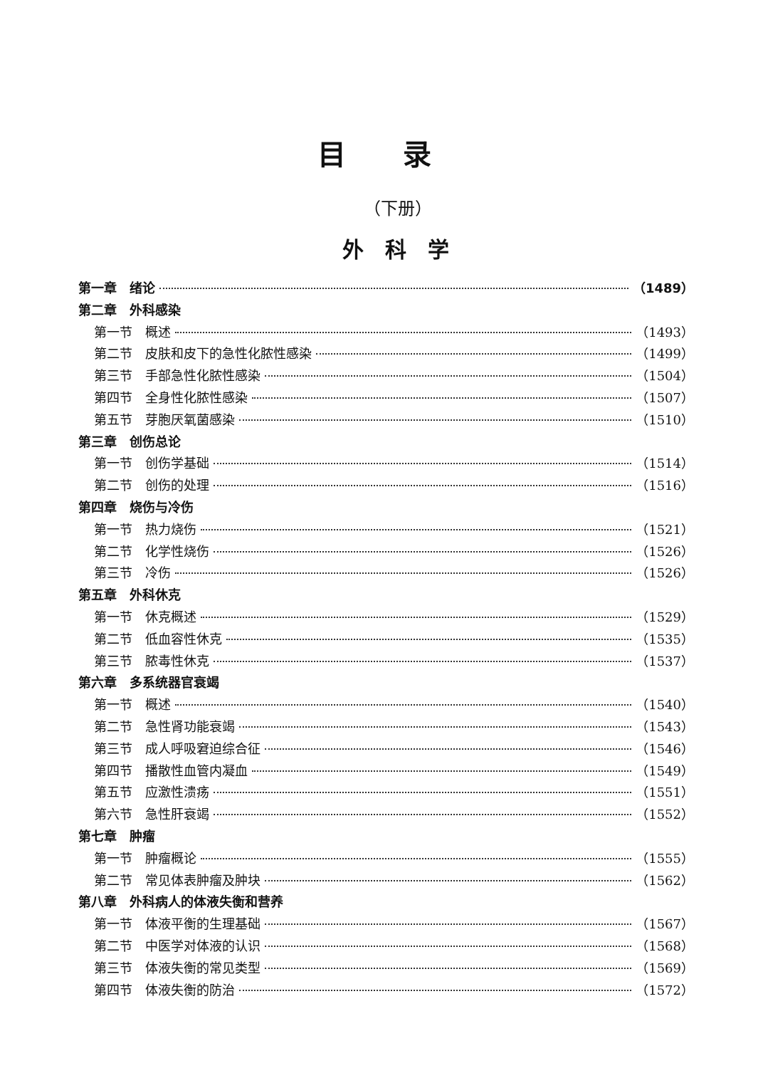目录
（下册）
外科学
第一章　绪论 （1489）
第二章　外科感染
第一节　概述 （1493）
第二节　皮肤和皮下的急性化脓性感染 （1499）
第三节　手部急性化脓性感染 （1504）
第四节　全身性化脓性感染 （1507）
第五节　芽胞厌氧菌感染 （1510）
第三章　创伤总论
第一节　创伤学基础 （1514）
第二节　创伤的处理 （1516）
第四章　烧伤与冷伤
第一节　热力烧伤 （1521）
第二节　化学性烧伤 （1526）
第三节　冷伤 （1526）
第五章　外科休克
第一节　休克概述 （1529）
第二节　低血容性休克 （1535）
第三节　脓毒性休克 （1537）
第六章　多系统器官衰竭
第一节　概述 （1540）
第二节　急性肾功能衰竭 （1543）
第三节　成人呼吸窘迫综合征 （1546）
第四节　播散性血管内凝血 （1549）
第五节　应激性溃疡 （1551）
第六节　急性肝衰竭 （1552）
第七章　肿瘤
第一节　肿瘤概论 （1555）
第二节　常见体表肿瘤及肿块 （1562）
第八章　外科病人的体液失衡和营养
第一节　体液平衡的生理基础 （1567）
第二节　中医学对体液的认识 （1568）
第三节　体液失衡的常见类型 （1569）
第四节　体液失衡的防治 （1572）